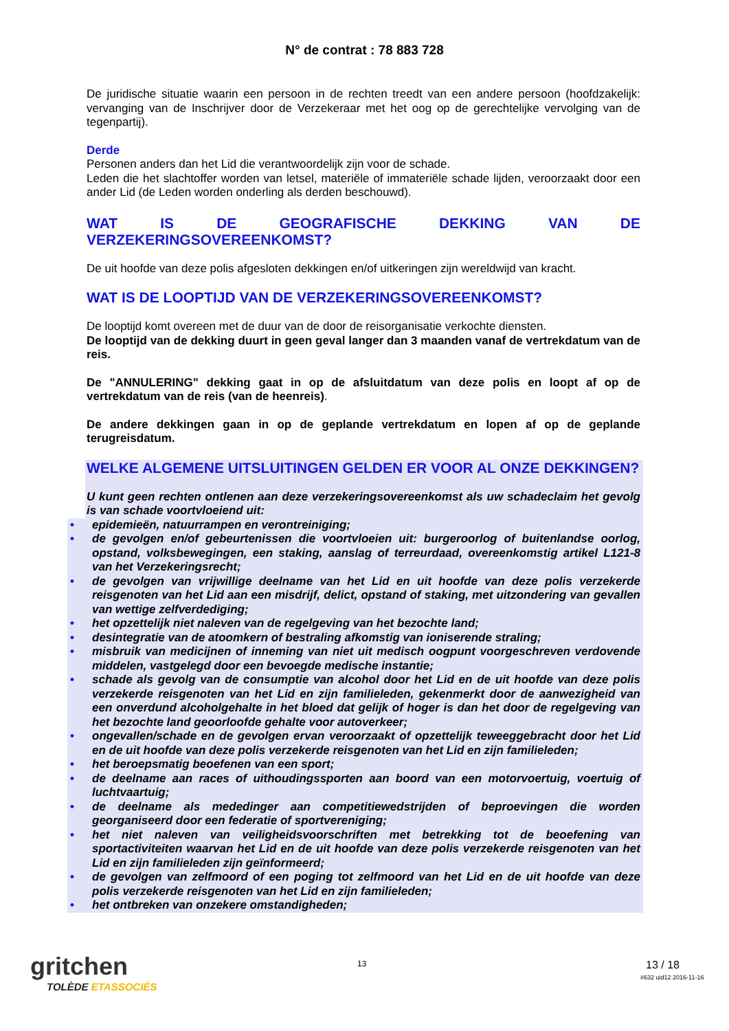N° de contrat : 78 883 728
De juridische situatie waarin een persoon in de rechten treedt van een andere persoon (hoofdzakelijk: vervanging van de Inschrijver door de Verzekeraar met het oog op de gerechtelijke vervolging van de tegenpartij).
Derde
Personen anders dan het Lid die verantwoordelijk zijn voor de schade.
Leden die het slachtoffer worden van letsel, materiële of immateriële schade lijden, veroorzaakt door een ander Lid (de Leden worden onderling als derden beschouwd).
WAT IS DE GEOGRAFISCHE DEKKING VAN DE VERZEKERINGSOVEREENKOMST?
De uit hoofde van deze polis afgesloten dekkingen en/of uitkeringen zijn wereldwijd van kracht.
WAT IS DE LOOPTIJD VAN DE VERZEKERINGSOVEREENKOMST?
De looptijd komt overeen met de duur van de door de reisorganisatie verkochte diensten.
De looptijd van de dekking duurt in geen geval langer dan 3 maanden vanaf de vertrekdatum van de reis.
De "ANNULERING" dekking gaat in op de afsluitdatum van deze polis en loopt af op de vertrekdatum van de reis (van de heenreis).
De andere dekkingen gaan in op de geplande vertrekdatum en lopen af op de geplande terugreisdatum.
WELKE ALGEMENE UITSLUITINGEN GELDEN ER VOOR AL ONZE DEKKINGEN?
U kunt geen rechten ontlenen aan deze verzekeringsovereenkomst als uw schadeclaim het gevolg is van schade voortvloeiend uit:
• epidemieën, natuurrampen en verontreiniging;
• de gevolgen en/of gebeurtenissen die voortvloeien uit: burgeroorlog of buitenlandse oorlog, opstand, volksbewegingen, een staking, aanslag of terreurdaad, overeenkomstig artikel L121-8 van het Verzekeringsrecht;
• de gevolgen van vrijwillige deelname van het Lid en uit hoofde van deze polis verzekerde reisgenoten van het Lid aan een misdrijf, delict, opstand of staking, met uitzondering van gevallen van wettige zelfverdediging;
• het opzettelijk niet naleven van de regelgeving van het bezochte land;
• desintegratie van de atoomkern of bestraling afkomstig van ioniserende straling;
• misbruik van medicijnen of inneming van niet uit medisch oogpunt voorgeschreven verdovende middelen, vastgelegd door een bevoegde medische instantie;
• schade als gevolg van de consumptie van alcohol door het Lid en de uit hoofde van deze polis verzekerde reisgenoten van het Lid en zijn familieleden, gekenmerkt door de aanwezigheid van een onverdund alcoholgehalte in het bloed dat gelijk of hoger is dan het door de regelgeving van het bezochte land geoorloofde gehalte voor autoverkeer;
• ongevallen/schade en de gevolgen ervan veroorzaakt of opzettelijk teweeggebracht door het Lid en de uit hoofde van deze polis verzekerde reisgenoten van het Lid en zijn familieleden;
• het beroepsmatig beoefenen van een sport;
• de deelname aan races of uithoudingssporten aan boord van een motorvoertuig, voertuig of luchtvaartuig;
• de deelname als mededinger aan competitiewedstrijden of beproevingen die worden georganiseerd door een federatie of sportvereniging;
• het niet naleven van veiligheidsvoorschriften met betrekking tot de beoefening van sportactiviteiten waarvan het Lid en de uit hoofde van deze polis verzekerde reisgenoten van het Lid en zijn familieleden zijn geïnformeerd;
• de gevolgen van zelfmoord of een poging tot zelfmoord van het Lid en de uit hoofde van deze polis verzekerde reisgenoten van het Lid en zijn familieleden;
• het ontbreken van onzekere omstandigheden;
gritchen
TOLÈDE ETASSOCIÉS
13 13 / 18
#632 uid12 2016-11-16